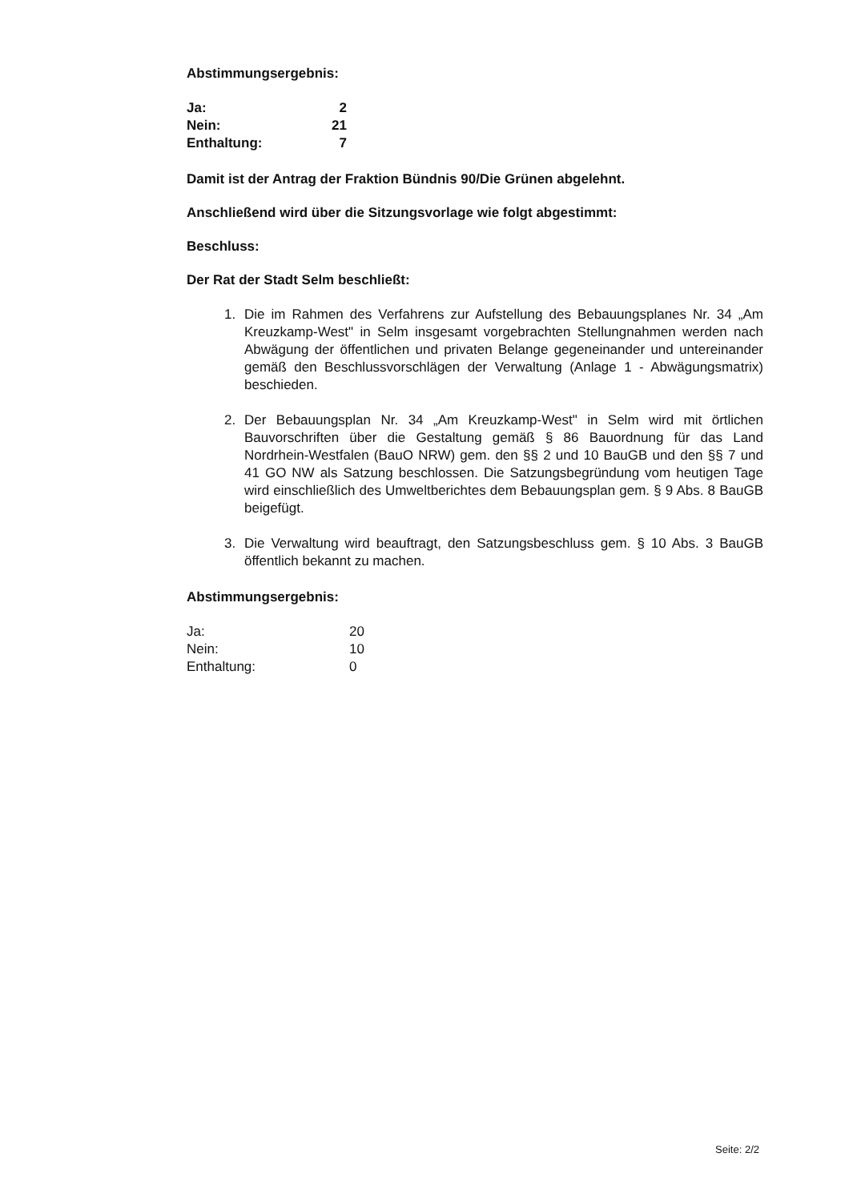Abstimmungsergebnis:
| Ja: | 2 |
| Nein: | 21 |
| Enthaltung: | 7 |
Damit ist der Antrag der Fraktion Bündnis 90/Die Grünen abgelehnt.
Anschließend wird über die Sitzungsvorlage wie folgt abgestimmt:
Beschluss:
Der Rat der Stadt Selm beschließt:
1. Die im Rahmen des Verfahrens zur Aufstellung des Bebauungsplanes Nr. 34 „Am Kreuzkamp-West" in Selm insgesamt vorgebrachten Stellungnahmen werden nach Abwägung der öffentlichen und privaten Belange gegeneinander und untereinander gemäß den Beschlussvorschlägen der Verwaltung (Anlage 1 - Abwägungsmatrix) beschieden.
2. Der Bebauungsplan Nr. 34 „Am Kreuzkamp-West" in Selm wird mit örtlichen Bauvorschriften über die Gestaltung gemäß § 86 Bauordnung für das Land Nordrhein-Westfalen (BauO NRW) gem. den §§ 2 und 10 BauGB und den §§ 7 und 41 GO NW als Satzung beschlossen. Die Satzungsbegründung vom heutigen Tage wird einschließlich des Umweltberichtes dem Bebauungsplan gem. § 9 Abs. 8 BauGB beigefügt.
3. Die Verwaltung wird beauftragt, den Satzungsbeschluss gem. § 10 Abs. 3 BauGB öffentlich bekannt zu machen.
Abstimmungsergebnis:
| Ja: | 20 |
| Nein: | 10 |
| Enthaltung: | 0 |
Seite: 2/2